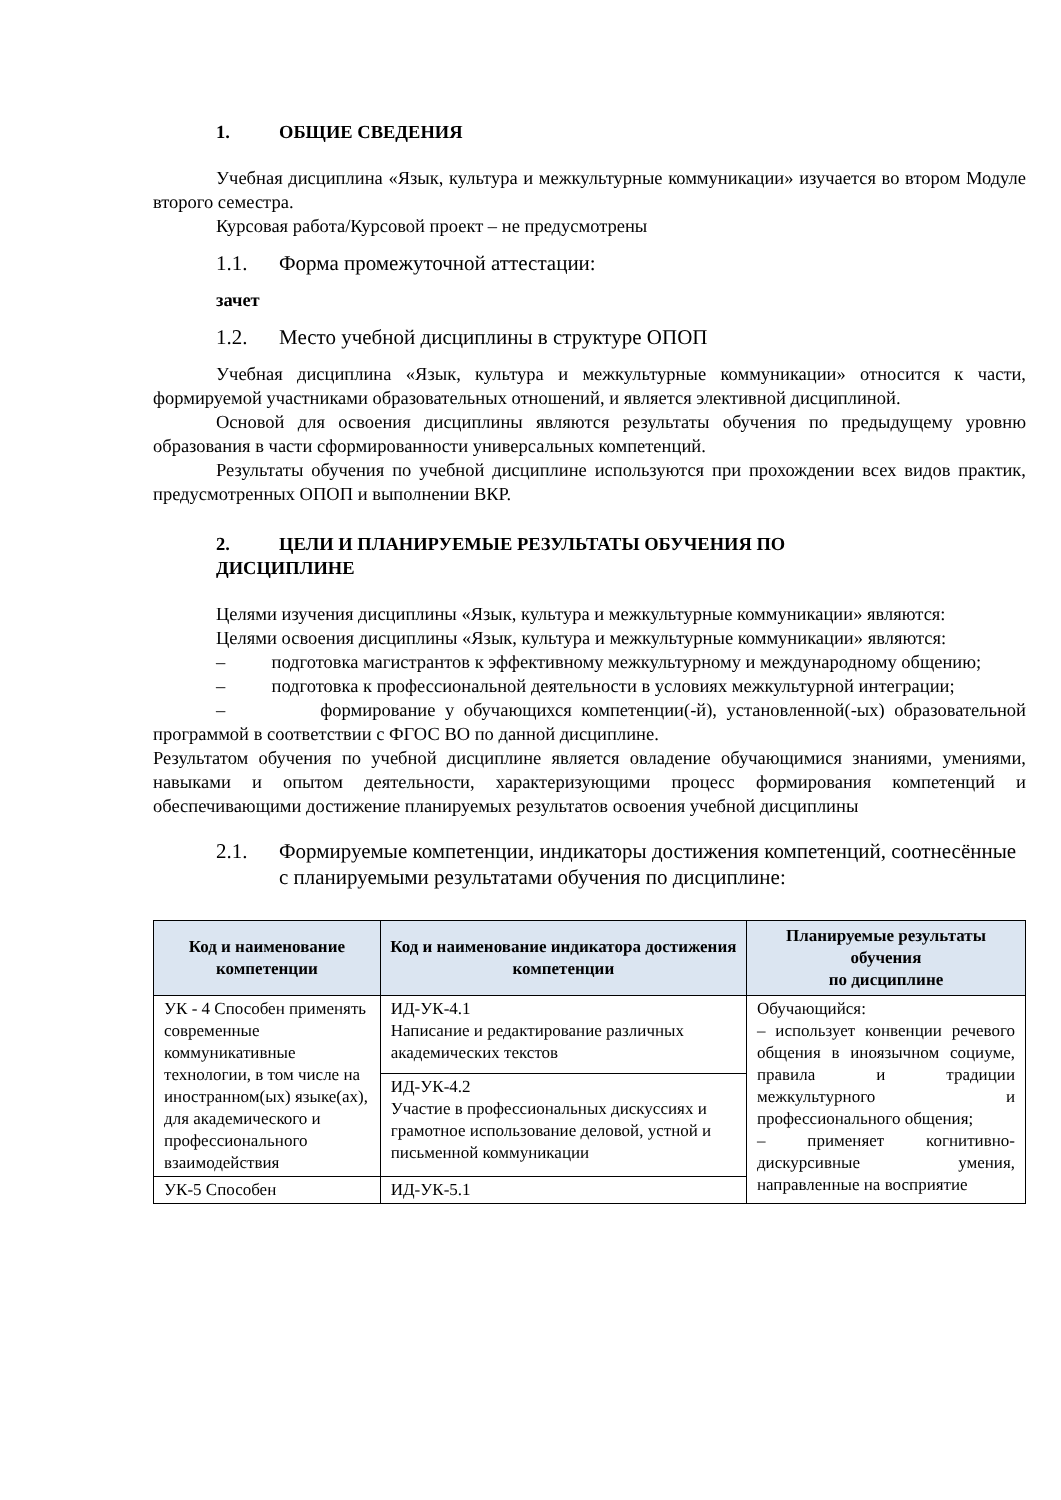1. ОБЩИЕ СВЕДЕНИЯ
Учебная дисциплина «Язык, культура и межкультурные коммуникации» изучается во втором Модуле второго семестра.
Курсовая работа/Курсовой проект – не предусмотрены
1.1. Форма промежуточной аттестации:
зачет
1.2. Место учебной дисциплины в структуре ОПОП
Учебная дисциплина «Язык, культура и межкультурные коммуникации» относится к части, формируемой участниками образовательных отношений, и является элективной дисциплиной.
Основой для освоения дисциплины являются результаты обучения по предыдущему уровню образования в части сформированности универсальных компетенций.
Результаты обучения по учебной дисциплине используются при прохождении всех видов практик, предусмотренных ОПОП и выполнении ВКР.
2. ЦЕЛИ И ПЛАНИРУЕМЫЕ РЕЗУЛЬТАТЫ ОБУЧЕНИЯ ПО
ДИСЦИПЛИНЕ
Целями изучения дисциплины «Язык, культура и межкультурные коммуникации» являются:
Целями освоения дисциплины «Язык, культура и межкультурные коммуникации» являются:
– подготовка магистрантов к эффективному межкультурному и международному общению;
– подготовка к профессиональной деятельности в условиях межкультурной интеграции;
– формирование у обучающихся компетенции(-й), установленной(-ых) образовательной программой в соответствии с ФГОС ВО по данной дисциплине.
Результатом обучения по учебной дисциплине является овладение обучающимися знаниями, умениями, навыками и опытом деятельности, характеризующими процесс формирования компетенций и обеспечивающими достижение планируемых результатов освоения учебной дисциплины
2.1. Формируемые компетенции, индикаторы достижения компетенций, соотнесённые с планируемыми результатами обучения по дисциплине:
| Код и наименование компетенции | Код и наименование индикатора достижения компетенции | Планируемые результаты обучения по дисциплине |
| --- | --- | --- |
| УК - 4 Способен применять современные коммуникативные технологии, в том числе на иностранном(ых) языке(ах), для академического и профессионального взаимодействия | ИД-УК-4.1 Написание и редактирование различных академических текстов | Обучающийся: – использует конвенции речевого общения в иноязычном социуме, правила и традиции межкультурного и профессионального общения; – применяет когнитивно-дискурсивные умения, направленные на восприятие |
| | ИД-УК-4.2 Участие в профессиональных дискуссиях и грамотное использование деловой, устной и письменной коммуникации | |
| УК-5 Способен | ИД-УК-5.1 | |